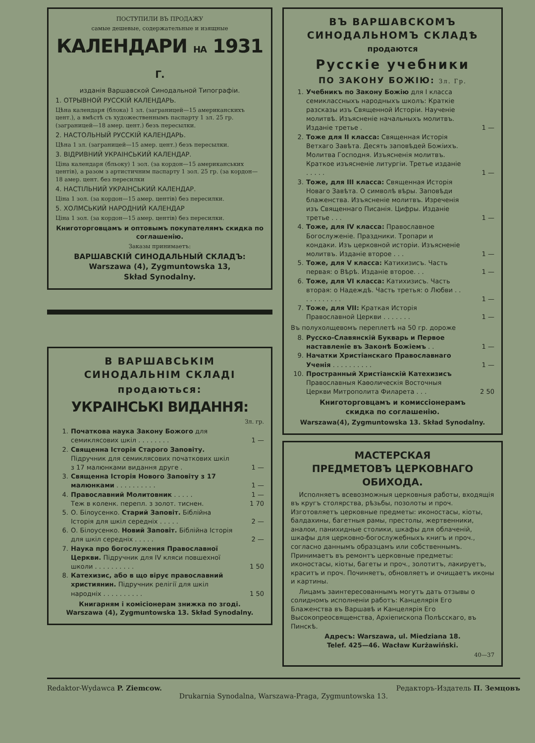ПОСТУПИЛИ ВЪ ПРОДАЖУ
самые дешевые, содержательные и изящные
КАЛЕНДАРИ НА 1931 Г.
изданія Варшавской Синодальной Типографіи.
1. ОТРЫВНОЙ РУССКІЙ КАЛЕНДАРЬ.
Цѣна календаря (блока) 1 зл. (заграницей—15 американскихъ цент.), а вмѣстѣ съ художественнымъ паспарту 1 зл. 25 гр. (заграницей—18 амер. цент.) безъ пересылки.
2. НАСТОЛЬНЫЙ РУССКІЙ КАЛЕНДАРЬ.
Цѣна 1 зл. (заграницей—15 амер. цент.) безъ пересылки.
3. ВІДРИВНИЙ УКРАІНСЬКИЙ КАЛЕНДАР.
Ціна календаря (бльоку) 1 зол. (за кордон—15 американських центів), а разом з артистичним паспарту 1 зол. 25 гр. (за кордон—18 амер. цент. без пересилки
4. НАСТІЛЬНИЙ УКРАІНСЬКИЙ КАЛЕНДАР.
Ціна 1 зол. (за кордон—15 амер. центів) без пересилки.
5. ХОЛМСЬКИЙ НАРОДНИЙ КАЛЕНДАР
Ціна 1 зол. (за кордон—15 амер. центів) без пересилки.
Книготорговцамъ и оптовымъ покупателямъ скидка по соглашенію.
Заказы принимаетъ:
ВАРШАВСКІЙ СИНОДАЛЬНЫЙ СКЛАДЪ:
Warszawa (4), Zygmuntowska 13,
Skład Synodalny.
В ВАРШАВСЬКІМ СИНОДАЛЬНІМ СКЛАДІ
продаються:
УКРАІНСЬКІ ВИДАННЯ:
Зл. гр.
1. Початкова наука Закону Божого для семиклясових шкіл . . . . . . . . 1 —
2. Священна Історія Старого Заповіту. Підручник для семиклясових початкових шкіл з 17 малюнками видання друге . 1 —
3. Священна Історія Нового Заповіту з 17 малюнками . . . . . . . . . . 1 —
4. Православний Молитовник . . . . . 1 —
Теж в коленк. перепл. з золот. тиснен. 1 70
5. О. Білоусенко. Старий Заповіт. Біблійна Історія для шкіл середніх . . . . . 2 —
6. О. Білоусенко. Новий Заповіт. Біблійна Історія для шкіл середніх . . . . . 2 —
7. Наука про богослужения Православної Церкви. Підручник для IV кляси повшехної школи . . . . . . . . . . 1 50
8. Катехизис, або в що вірує православний християнин. Підручник релігії для шкіл народніх . . . . . . . . . . 1 50
Книгарням і комісіонерам знижка по згоді.
Warszawa (4), Zygmuntowska 13. Skład Synodalny.
ВЪ ВАРШАВСКОМЪ
СИНОДАЛЬНОМЪ СКЛАДѢ
продаются
Русскіе учебники
ПО ЗАКОНУ БОЖІЮ: Зл. Гр.
1. Учебникъ по Закону Божію для I класса семиклассныхъ народныхъ школъ: Краткіе разсказы изъ Священной Исторіи. Наученіе молитвѣ. Изъясненіе начальныхъ молитвъ. Изданіе третье . 1 —
2. Тоже для II класса: Священная Исторія Ветхаго Завѣта. Десять заповѣдей Божіихъ. Молитва Господня. Изъясненія молитвъ. Краткое изъясненіе литургіи. Третье изданіе . . . . . 1 —
3. Тоже, для III класса: Священная Исторія Новаго Завѣта. О символѣ вѣры. Заповѣди блаженства. Изъясненіе молитвъ. Изреченія изъ Священнаго Писанія. Цифры. Изданіе третье . . . 1 —
4. Тоже, для IV класса: Православное Богослуженіе. Праздники. Тропари и кондаки. Изъ церковной исторіи. Изъясненіе молитвъ. Изданіе второе . . . 1 —
5. Тоже, для V класса: Катихизисъ. Часть первая: о Вѣрѣ. Изданіе второе. . . 1 —
6. Тоже, для VI класса: Катихизисъ. Часть вторая: о Надеждѣ. Часть третья: о Любви . . . . . . . . . . . 1 —
7. Тоже, для VII: Краткая Исторія Православной Церкви . . . . . . . 1 —
Въ полухолщевомъ переплетѣ на 50 гр. дороже
8. Русско-Славянскій Букварь и Первое наставленіе въ Законѣ Божіемъ . . 1 —
9. Начатки Христіанскаго Православнаго Ученія . . . . . . . . . . 1 —
10. Пространный Христіанскій Катехизисъ Православныя Каѳолическія Восточныя Церкви Митрополита Филарета . . . 2 50
Книготорговцамъ и комиссіонерамъ
скидка по соглашенію.
Warszawa(4), Zygmuntowska 13. Skład Synodalny.
МАСТЕРСКАЯ
ПРЕДМЕТОВЪ ЦЕРКОВНАГО ОБИХОДА.
Исполняетъ всевозможныя церковныя работы, входящія въ кругъ столярства, рѣзьбы, позолоты и проч. Изготовляетъ церковные предметы: иконостасы, кіоты, балдахины, багетныя рамы, престолы, жертвенники, аналои, панихидные столики, шкафы для облаченій, шкафы для церковно-богослужебныхъ книгъ и проч., согласно даннымъ образцамъ или собственнымъ. Принимаетъ въ ремонтъ церковные предметы: иконостасы, кіоты, багеты и проч., золотитъ, лакируетъ, краситъ и проч. Починяетъ, обновляетъ и очищаетъ иконы и картины.
Лицамъ заинтересованнымъ могутъ дать отзывы о солидномъ исполненіи работъ: Канцелярія Его Блаженства въ Варшавѣ и Канцелярія Его Высокопреосвященства, Архіепископа Полѣсскаго, въ Пинскѣ.
Адресъ: Warszawa, ul. Miedziana 18.
Telef. 425—46. Wacław Kurżawiński.
40—37
Redaktor-Wydawca P. Ziemcow. Редакторъ-Издатель П. Земцовъ
Drukarnia Synodalna, Warszawa-Praga, Zygmuntowska 13.